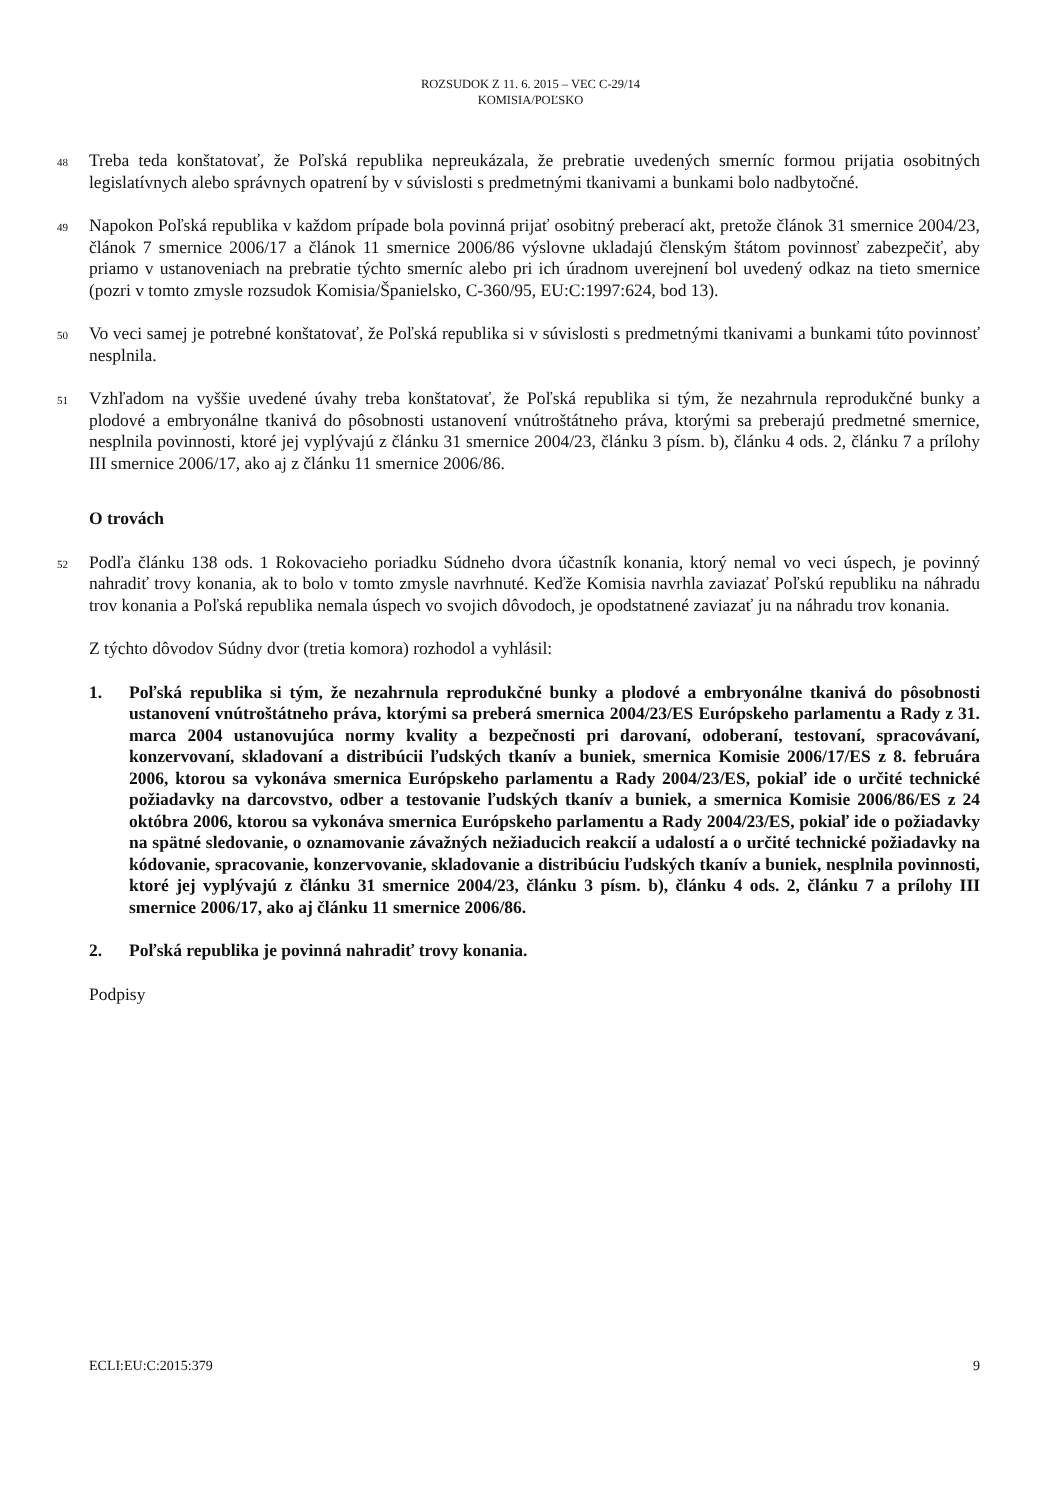ROZSUDOK Z 11. 6. 2015 – VEC C-29/14
KOMISIA/POĽSKO
48
Treba teda konštatovať, že Poľská republika nepreukázala, že prebratie uvedených smerníc formou prijatia osobitných legislatívnych alebo správnych opatrení by v súvislosti s predmetnými tkanivami a bunkami bolo nadbytočné.
49
Napokon Poľská republika v každom prípade bola povinná prijať osobitný preberací akt, pretože článok 31 smernice 2004/23, článok 7 smernice 2006/17 a článok 11 smernice 2006/86 výslovne ukladajú členským štátom povinnosť zabezpečiť, aby priamo v ustanoveniach na prebratie týchto smerníc alebo pri ich úradnom uverejnení bol uvedený odkaz na tieto smernice (pozri v tomto zmysle rozsudok Komisia/Španielsko, C-360/95, EU:C:1997:624, bod 13).
50
Vo veci samej je potrebné konštatovať, že Poľská republika si v súvislosti s predmetnými tkanivami a bunkami túto povinnosť nesplnila.
51
Vzhľadom na vyššie uvedené úvahy treba konštatovať, že Poľská republika si tým, že nezahrnula reprodukčné bunky a plodové a embryonálne tkanivá do pôsobnosti ustanovení vnútroštátneho práva, ktorými sa preberajú predmetné smernice, nesplnila povinnosti, ktoré jej vyplývajú z článku 31 smernice 2004/23, článku 3 písm. b), článku 4 ods. 2, článku 7 a prílohy III smernice 2006/17, ako aj z článku 11 smernice 2006/86.
O trovách
52
Podľa článku 138 ods. 1 Rokovacieho poriadku Súdneho dvora účastník konania, ktorý nemal vo veci úspech, je povinný nahradiť trovy konania, ak to bolo v tomto zmysle navrhnuté. Keďže Komisia navrhla zaviazať Poľskú republiku na náhradu trov konania a Poľská republika nemala úspech vo svojich dôvodoch, je opodstatnené zaviazať ju na náhradu trov konania.
Z týchto dôvodov Súdny dvor (tretia komora) rozhodol a vyhlásil:
1. Poľská republika si tým, že nezahrnula reprodukčné bunky a plodové a embryonálne tkanivá do pôsobnosti ustanovení vnútroštátneho práva, ktorými sa preberá smernica 2004/23/ES Európskeho parlamentu a Rady z 31. marca 2004 ustanovujúca normy kvality a bezpečnosti pri darovaní, odoberaní, testovaní, spracovávaní, konzervovaní, skladovaní a distribúcii ľudských tkanív a buniek, smernica Komisie 2006/17/ES z 8. februára 2006, ktorou sa vykonáva smernica Európskeho parlamentu a Rady 2004/23/ES, pokiaľ ide o určité technické požiadavky na darcovstvo, odber a testovanie ľudských tkanív a buniek, a smernica Komisie 2006/86/ES z 24 októbra 2006, ktorou sa vykonáva smernica Európskeho parlamentu a Rady 2004/23/ES, pokiaľ ide o požiadavky na spätné sledovanie, o oznamovanie závažných nežiaducich reakcií a udalostí a o určité technické požiadavky na kódovanie, spracovanie, konzervovanie, skladovanie a distribúciu ľudských tkanív a buniek, nesplnila povinnosti, ktoré jej vyplývajú z článku 31 smernice 2004/23, článku 3 písm. b), článku 4 ods. 2, článku 7 a prílohy III smernice 2006/17, ako aj článku 11 smernice 2006/86.
2. Poľská republika je povinná nahradiť trovy konania.
Podpisy
ECLI:EU:C:2015:379 9